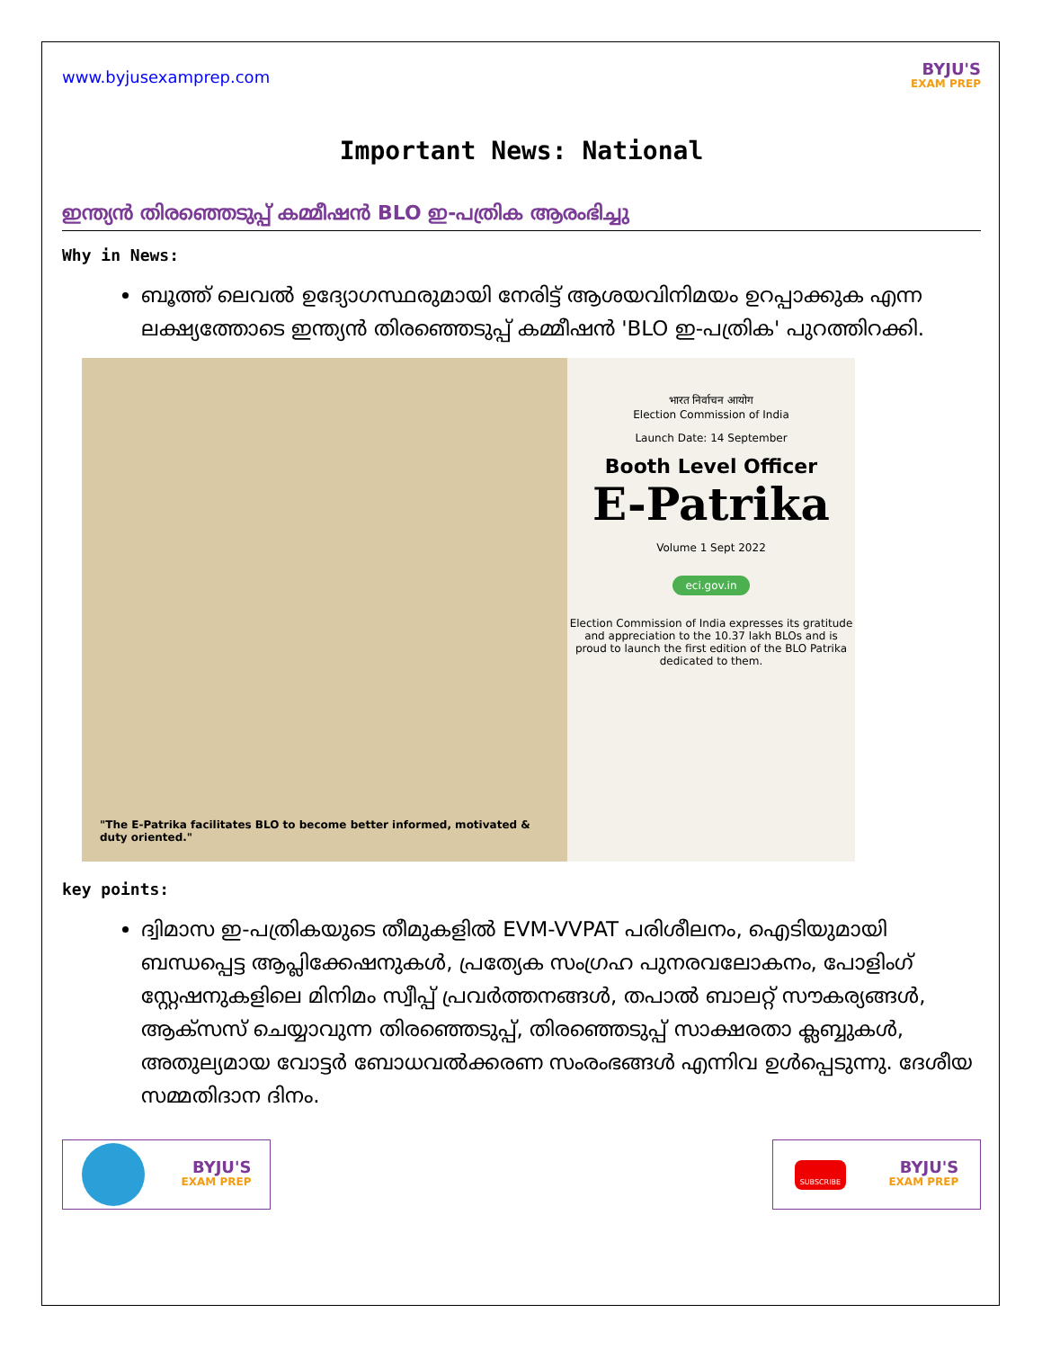www.byjusexamprep.com
BYJU'S
EXAM PREP
Important News: National
ഇന്ത്യൻ തിരഞ്ഞെടുപ്പ് കമ്മീഷൻ BLO ഇ-പത്രിക ആരംഭിച്ചു
Why in News:
ബൂത്ത് ലെവൽ ഉദ്യോഗസ്ഥരുമായി നേരിട്ട് ആശയവിനിമയം ഉറപ്പാക്കുക എന്ന ലക്ഷ്യത്തോടെ ഇന്ത്യൻ തിരഞ്ഞെടുപ്പ് കമ്മീഷൻ 'BLO ഇ-പത്രിക' പുറത്തിറക്കി.
"The E-Patrika facilitates BLO to become better informed, motivated & duty oriented."
भारत निर्वाचन आयोग
Election Commission of India
Launch Date: 14 September
Booth Level Officer
E-Patrika
Volume 1 Sept 2022
eci.gov.in
Election Commission of India expresses its gratitude and appreciation to the 10.37 lakh BLOs and is proud to launch the first edition of the BLO Patrika dedicated to them.
key points:
ദ്വിമാസ ഇ-പത്രികയുടെ തീമുകളിൽ EVM-VVPAT പരിശീലനം, ഐടിയുമായി ബന്ധപ്പെട്ട ആപ്ലിക്കേഷനുകൾ, പ്രത്യേക സംഗ്രഹ പുനരവലോകനം, പോളിംഗ് സ്റ്റേഷനുകളിലെ മിനിമം സ്വീപ്പ് പ്രവർത്തനങ്ങൾ, തപാൽ ബാലറ്റ് സൗകര്യങ്ങൾ, ആക്സസ് ചെയ്യാവുന്ന തിരഞ്ഞെടുപ്പ്, തിരഞ്ഞെടുപ്പ് സാക്ഷരതാ ക്ലബ്ബുകൾ, അതുല്യമായ വോട്ടർ ബോധവൽക്കരണ സംരംഭങ്ങൾ എന്നിവ ഉൾപ്പെടുന്നു. ദേശീയ സമ്മതിദാന ദിനം.
BYJU'S
EXAM PREP
SUBSCRIBE
BYJU'S
EXAM PREP